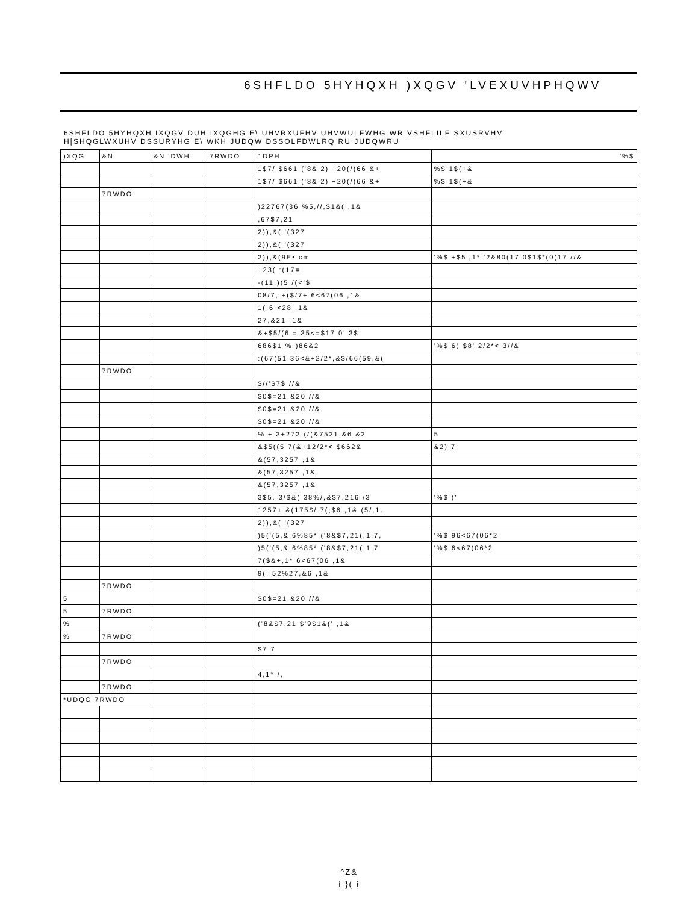6SHFLDO 5HYHQXH )XQGV 'LVEXUVHPHQWV
6SHFLDO 5HYHQXH IXQGV DUH IXQGHG E\ UHVRXUFHV UHVWULFWHG WR VSHFLILF SXUSRVHV
H[SHQGLWXUHV DSSURYHG E\ WKH JUDQW DSSOLFDWLRQ RU JUDQWRU
| )XQG | &N | &N 'DWH | 7RWDO | 1DPH | '%$ |
| --- | --- | --- | --- | --- | --- |
| | | | | 1$7/ $661 ('8& 2) +20(/(66 &+ | %$ 1$(+& |
| | | | | 1$7/ $661 ('8& 2) +20(/(66 &+ | %$ 1$(+& |
| | 7RWDO | | | | |
| | | | | )22767(36 %5,//,$1&( ,1& | |
| | | | | ,67$7,21 | |
| | | | | 2)),&( '(327 | |
| | | | | 2)),&( '(327 | |
| | | | | 2)),&(9E• cm | '%$ +$5',1* '2&80(17 0$1$*(0(17 //& |
| | | | | +23( :(17= | |
| | | | | -(11,)(5 /(<'$ | |
| | | | | 08/7, +($/7+ 6<67(06 ,1& | |
| | | | | 1(:6 <28 ,1& | |
| | | | | 27,&21 ,1& | |
| | | | | &+$5/(6 = 35<=$17 0' 3$ | |
| | | | | 686$1 % )86&2 | '%$ 6) $8',2/2*< 3//& |
| | | | | :(67(51 36<&+2/2*,&$/66(59,&( | |
| | 7RWDO | | | | |
| | | | | $//'$7$ //& | |
| | | | | $0$=21 &20 //& | |
| | | | | $0$=21 &20 //& | |
| | | | | $0$=21 &20 //& | |
| | | | | % + 3+272 (/(&7521,&6 &2 | 5 |
| | | | | &$5((5 7(&+12/2*< $662& | &2) 7; |
| | | | | &(57,3257 ,1& | |
| | | | | &(57,3257 ,1& | |
| | | | | &(57,3257 ,1& | |
| | | | | 3$5. 3/$&( 38%/,&$7,216 /3 | '%$ (' |
| | | | | 1257+ &(175$/ 7(;$6 ,1& (5/,1. | |
| | | | | 2)),&( '(327 | |
| | | | | )5('(5,&.6%85* ('8&$7,21(,1,7, | '%$ 96<67(06*2 |
| | | | | )5('(5,&.6%85* ('8&$7,21(,1,7 | '%$ 6<67(06*2 |
| | | | | 7($&+,1* 6<67(06 ,1& | |
| | | | | 9(; 52%27,&6 ,1& | |
| | 7RWDO | | | | |
| 5 | | | | $0$=21 &20 //& | |
| 5 | 7RWDO | | | | |
| % | | | | ('8&$7,21 $'9$1&(' ,1& | |
| % | 7RWDO | | | | |
| | | | | $7 7 | |
| | 7RWDO | | | | |
| | | | | 4,1* /, | |
| | 7RWDO | | | | |
| *UDQG 7RWDO | | | | | |
^Z&
í }( í